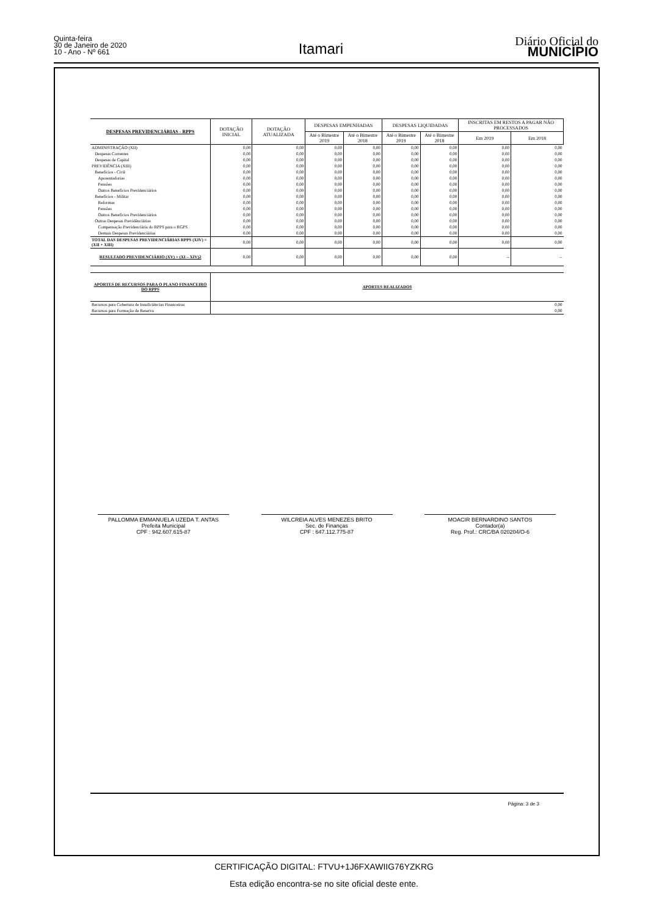Quinta-feira
30 de Janeiro de 2020
10 - Ano - Nº 661
Itamari
Diário Oficial do
MUNICÍPIO
| DESPESAS PREVIDENCIÁRIAS - RPPS | DOTAÇÃO INICIAL | DOTAÇÃO ATUALIZADA | DESPESAS EMPENHADAS | | DESPESAS LIQUIDADAS | | INSCRITAS EM RESTOS A PAGAR NÃO PROCESSADOS | |
| --- | --- | --- | --- | --- | --- | --- | --- | --- |
| | | | Até o Bimestre 2019 | Até o Bimestre 2018 | Até o Bimestre 2019 | Até o Bimestre 2018 | Em 2019 | Em 2018 |
| ADMINISTRAÇÃO (XII) | 0,00 | 0,00 | 0,00 | 0,00 | 0,00 | 0,00 | 0,00 | 0,00 |
| Despesas Correntes | 0,00 | 0,00 | 0,00 | 0,00 | 0,00 | 0,00 | 0,00 | 0,00 |
| Despesas de Capital | 0,00 | 0,00 | 0,00 | 0,00 | 0,00 | 0,00 | 0,00 | 0,00 |
| PREVIDÊNCIA (XIII) | 0,00 | 0,00 | 0,00 | 0,00 | 0,00 | 0,00 | 0,00 | 0,00 |
| Benefícios - Civil | 0,00 | 0,00 | 0,00 | 0,00 | 0,00 | 0,00 | 0,00 | 0,00 |
| Aposentadorias | 0,00 | 0,00 | 0,00 | 0,00 | 0,00 | 0,00 | 0,00 | 0,00 |
| Pensões | 0,00 | 0,00 | 0,00 | 0,00 | 0,00 | 0,00 | 0,00 | 0,00 |
| Outros Benefícios Previdenciários | 0,00 | 0,00 | 0,00 | 0,00 | 0,00 | 0,00 | 0,00 | 0,00 |
| Benefícios - Militar | 0,00 | 0,00 | 0,00 | 0,00 | 0,00 | 0,00 | 0,00 | 0,00 |
| Reformas | 0,00 | 0,00 | 0,00 | 0,00 | 0,00 | 0,00 | 0,00 | 0,00 |
| Pensões | 0,00 | 0,00 | 0,00 | 0,00 | 0,00 | 0,00 | 0,00 | 0,00 |
| Outros Benefícios Previdenciários | 0,00 | 0,00 | 0,00 | 0,00 | 0,00 | 0,00 | 0,00 | 0,00 |
| Outras Despesas Previdênciárias | 0,00 | 0,00 | 0,00 | 0,00 | 0,00 | 0,00 | 0,00 | 0,00 |
| Compensação Previdenciária do RPPS para o RGPS | 0,00 | 0,00 | 0,00 | 0,00 | 0,00 | 0,00 | 0,00 | 0,00 |
| Demais Despesas Previdenciárias | 0,00 | 0,00 | 0,00 | 0,00 | 0,00 | 0,00 | 0,00 | 0,00 |
| TOTAL DAS DESPESAS PREVIDENCIÁRIAS RPPS (XIV) = (XII + XIII) | 0,00 | 0,00 | 0,00 | 0,00 | 0,00 | 0,00 | 0,00 | 0,00 |
| RESULTADO PREVIDENCIÁRIO (XV) = (XI – XIV)2 | 0,00 | 0,00 | 0,00 | 0,00 | 0,00 | 0,00 | -- | -- |
| APORTES DE RECURSOS PARA O PLANO FINANCEIRO DO RPPS | APORTES REALIZADOS | | | | | | | |
| Recursos para Cobertura de Insuficiências Financeiras | 0,00 | | | | | | | |
| Recursos para Formação de Reserva | 0,00 | | | | | | | |
PALLOMMA EMMANUELA UZEDA T. ANTAS
Prefeita Municipal
CPF : 942.607.615-87
WILCREIA ALVES MENEZES BRITO
Sec. de Finanças
CPF : 647.112.775-87
MOACIR BERNARDINO SANTOS
Contador(a)
Reg. Prof.: CRC/BA 020204/O-6
Página: 3 de 3
CERTIFICAÇÃO DIGITAL: FTVU+1J6FXAWIIG76YZKRG
Esta edição encontra-se no site oficial deste ente.